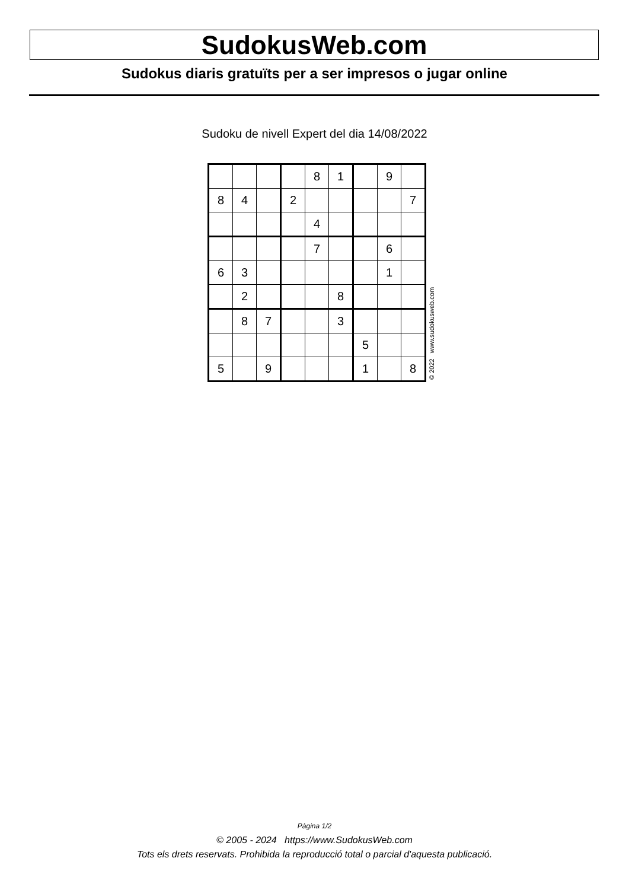SudokusWeb.com
Sudokus diaris gratuïts per a ser impresos o jugar online
Sudoku de nivell Expert del dia 14/08/2022
| | | | | 8 | 1 | | 9 | |
| 8 | 4 | | 2 | | | | | 7 |
| | | | | 4 | | | | |
| | | | | 7 | | | 6 | |
| 6 | 3 | | | | | | 1 | |
| | 2 | | | | 8 | | | |
| | 8 | 7 | | | 3 | | | |
| | | | | | | 5 | | |
| 5 | | 9 | | | | 1 | | 8 |
© 2022 www.sudokusweb.com
Pàgina 1/2
© 2005 - 2024 https://www.SudokusWeb.com
Tots els drets reservats. Prohibida la reproducció total o parcial d'aquesta publicació.